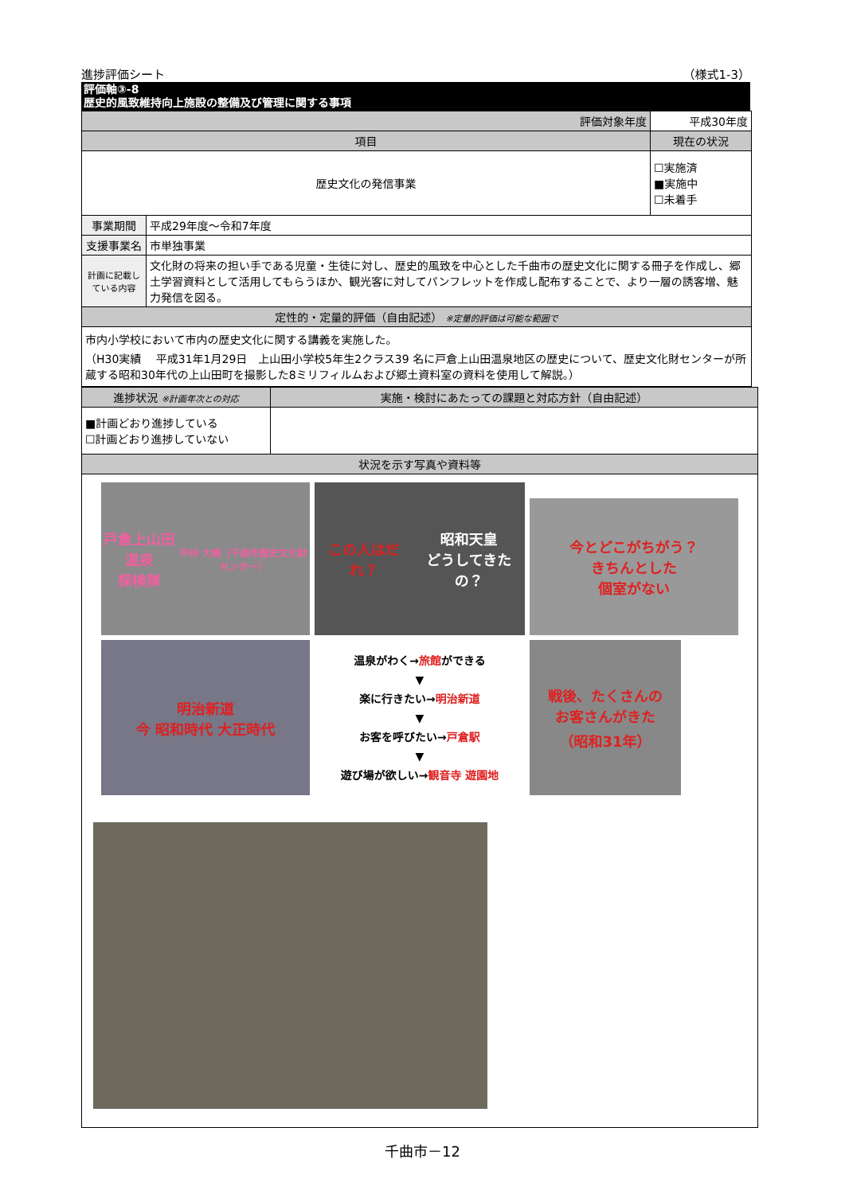進捗評価シート （様式1-3）
評価軸③-8
歴史的風致維持向上施設の整備及び管理に関する事項
| 評価対象年度 | | 平成30年度 |
| 項目 | | 現在の状況 |
| 歴史文化の発信事業 | | ☐実施済 ■実施中 ☐未着手 |
| 事業期間 | 平成29年度～令和7年度 | |
| 支援事業名 | 市単独事業 | |
| 計画に記載している内容 | 文化財の将来の担い手である児童・生徒に対し、歴史的風致を中心とした千曲市の歴史文化に関する冊子を作成し、郷土学習資料として活用してもらうほか、観光客に対してパンフレットを作成し配布することで、より一層の誘客増、魅力発信を図る。 | |
| 定性的・定量的評価（自由記述） ※定量的評価は可能な範囲で | | |
| 市内小学校において市内の歴史文化に関する講義を実施した。 （H30実績 平成31年1月29日 上山田小学校5年生2クラス39 名に戸倉上山田温泉地区の歴史について、歴史文化財センターが所蔵する昭和30年代の上山田町を撮影した8ミリフィルムおよび郷土資料室の資料を使用して解説。） | | |
| 進捗状況 ※計画年次との対応 | 実施・検討にあたっての課題と対応方針（自由記述） |
| --- | --- |
| ■計画どおり進捗している ☐計画どおり進捗していない | |
| 状況を示す写真や資料等 | |
| 戸倉上山田温泉 探検隊 平林 大樹（千曲市歴史文化財センター） この人はだれ？ 昭和天皇 どうしてきたの？ 今とどこがちがう？ きちんとした 個室がない 明治新道 今 昭和時代 大正時代 温泉がわく→ 旅館 ができる ▼ 楽に行きたい→ 明治新道 ▼ お客を呼びたい→ 戸倉駅 ▼ 遊び場が欲しい→ 観音寺 遊園地 戦後、たくさんの お客さんがきた （昭和31年） | |
千曲市－12